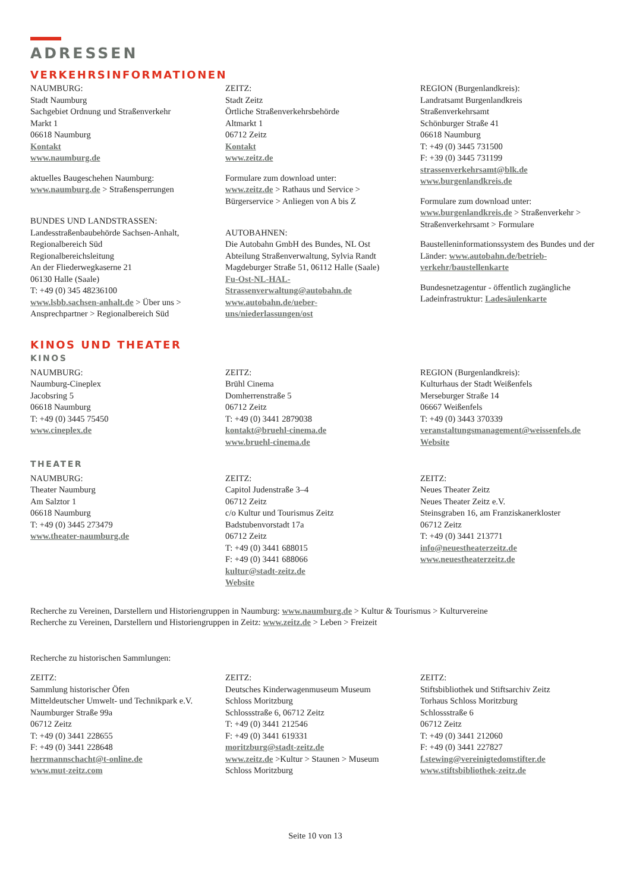ADRESSEN
VERKEHRSINFORMATIONEN
NAUMBURG:
Stadt Naumburg
Sachgebiet Ordnung und Straßenverkehr
Markt 1
06618 Naumburg
Kontakt
www.naumburg.de
aktuelles Baugeschehen Naumburg:
www.naumburg.de > Straßensperrungen
BUNDES UND LANDSTRASSEN:
Landesstraßenbaubehörde Sachsen-Anhalt,
Regionalbereich Süd
Regionalbereichsleitung
An der Fliederwegkaserne 21
06130 Halle (Saale)
T: +49 (0) 345 48236100
www.lsbb.sachsen-anhalt.de > Über uns >
Ansprechpartner > Regionalbereich Süd
ZEITZ:
Stadt Zeitz
Örtliche Straßenverkehrsbehörde
Altmarkt 1
06712 Zeitz
Kontakt
www.zeitz.de
Formulare zum download unter:
www.zeitz.de > Rathaus und Service >
Bürgerservice > Anliegen von A bis Z
AUTOBAHNEN:
Die Autobahn GmbH des Bundes, NL Ost
Abteilung Straßenverwaltung, Sylvia Randt
Magdeburger Straße 51, 06112 Halle (Saale)
Fu-Ost-NL-HAL-
Strassenverwaltung@autobahn.de
www.autobahn.de/ueber-
uns/niederlassungen/ost
REGION (Burgenlandkreis):
Landratsamt Burgenlandkreis
Straßenverkehrsamt
Schönburger Straße 41
06618 Naumburg
T: +49 (0) 3445 731500
F: +39 (0) 3445 731199
strassenverkehrsamt@blk.de
www.burgenlandkreis.de
Formulare zum download unter:
www.burgenlandkreis.de > Straßenverkehr >
Straßenverkehrsamt > Formulare
Baustelleninformationssystem des Bundes und der Länder: www.autobahn.de/betrieb-verkehr/baustellenkarte
Bundesnetzagentur - öffentlich zugängliche Ladeinfrastruktur: Ladesäulenkarte
KINOS UND THEATER
KINOS
NAUMBURG:
Naumburg-Cineplex
Jacobsring 5
06618 Naumburg
T: +49 (0) 3445 75450
www.cineplex.de
ZEITZ:
Brühl Cinema
Domherrenstraße 5
06712 Zeitz
T: +49 (0) 3441 2879038
kontakt@bruehl-cinema.de
www.bruehl-cinema.de
REGION (Burgenlandkreis):
Kulturhaus der Stadt Weißenfels
Merseburger Straße 14
06667 Weißenfels
T: +49 (0) 3443 370339
veranstaltungsmanagement@weissenfels.de
Website
THEATER
NAUMBURG:
Theater Naumburg
Am Salztor 1
06618 Naumburg
T: +49 (0) 3445 273479
www.theater-naumburg.de
ZEITZ:
Capitol Judenstraße 3–4
06712 Zeitz
c/o Kultur und Tourismus Zeitz
Badstubenvorstadt 17a
06712 Zeitz
T: +49 (0) 3441 688015
F: +49 (0) 3441 688066
kultur@stadt-zeitz.de
Website
ZEITZ:
Neues Theater Zeitz
Neues Theater Zeitz e.V.
Steinsgraben 16, am Franziskanerkloster
06712 Zeitz
T: +49 (0) 3441 213771
info@neuestheaterzeitz.de
www.neuestheaterzeitz.de
Recherche zu Vereinen, Darstellern und Historiengruppen in Naumburg: www.naumburg.de > Kultur & Tourismus > Kulturvereine
Recherche zu Vereinen, Darstellern und Historiengruppen in Zeitz: www.zeitz.de > Leben > Freizeit
Recherche zu historischen Sammlungen:
ZEITZ:
Sammlung historischer Öfen
Mitteldeutscher Umwelt- und Technikpark e.V.
Naumburger Straße 99a
06712 Zeitz
T: +49 (0) 3441 228655
F: +49 (0) 3441 228648
herrmannschacht@t-online.de
www.mut-zeitz.com
ZEITZ:
Deutsches Kinderwagenmuseum Museum
Schloss Moritzburg
Schlossstraße 6, 06712 Zeitz
T: +49 (0) 3441 212546
F: +49 (0) 3441 619331
moritzburg@stadt-zeitz.de
www.zeitz.de >Kultur > Staunen > Museum
Schloss Moritzburg
ZEITZ:
Stiftsbibliothek und Stiftsarchiv Zeitz
Torhaus Schloss Moritzburg
Schlossstraße 6
06712 Zeitz
T: +49 (0) 3441 212060
F: +49 (0) 3441 227827
f.stewing@vereinigtedomstifter.de
www.stiftsbibliothek-zeitz.de
Seite 10 von 13